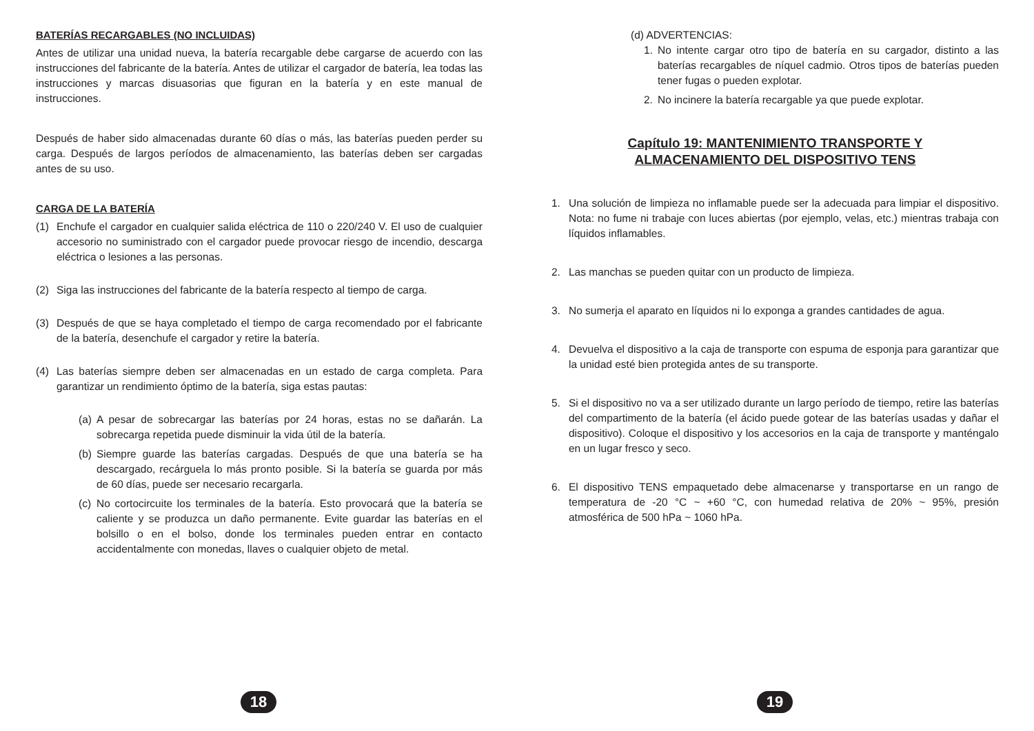BATERÍAS RECARGABLES (NO INCLUIDAS)
Antes de utilizar una unidad nueva, la batería recargable debe cargarse de acuerdo con las instrucciones del fabricante de la batería. Antes de utilizar el cargador de batería, lea todas las instrucciones y marcas disuasorias que figuran en la batería y en este manual de instrucciones.
Después de haber sido almacenadas durante 60 días o más, las baterías pueden perder su carga. Después de largos períodos de almacenamiento, las baterías deben ser cargadas antes de su uso.
CARGA DE LA BATERÍA
(1) Enchufe el cargador en cualquier salida eléctrica de 110 o 220/240 V. El uso de cualquier accesorio no suministrado con el cargador puede provocar riesgo de incendio, descarga eléctrica o lesiones a las personas.
(2) Siga las instrucciones del fabricante de la batería respecto al tiempo de carga.
(3) Después de que se haya completado el tiempo de carga recomendado por el fabricante de la batería, desenchufe el cargador y retire la batería.
(4) Las baterías siempre deben ser almacenadas en un estado de carga completa. Para garantizar un rendimiento óptimo de la batería, siga estas pautas:
(a) A pesar de sobrecargar las baterías por 24 horas, estas no se dañarán. La sobrecarga repetida puede disminuir la vida útil de la batería.
(b) Siempre guarde las baterías cargadas. Después de que una batería se ha descargado, recárguela lo más pronto posible. Si la batería se guarda por más de 60 días, puede ser necesario recargarla.
(c) No cortocircuite los terminales de la batería. Esto provocará que la batería se caliente y se produzca un daño permanente. Evite guardar las baterías en el bolsillo o en el bolso, donde los terminales pueden entrar en contacto accidentalmente con monedas, llaves o cualquier objeto de metal.
18
(d) ADVERTENCIAS:
1. No intente cargar otro tipo de batería en su cargador, distinto a las baterías recargables de níquel cadmio. Otros tipos de baterías pueden tener fugas o pueden explotar.
2. No incinere la batería recargable ya que puede explotar.
Capítulo 19: MANTENIMIENTO TRANSPORTE Y
ALMACENAMIENTO DEL DISPOSITIVO TENS
1. Una solución de limpieza no inflamable puede ser la adecuada para limpiar el dispositivo. Nota: no fume ni trabaje con luces abiertas (por ejemplo, velas, etc.) mientras trabaja con líquidos inflamables.
2. Las manchas se pueden quitar con un producto de limpieza.
3. No sumerja el aparato en líquidos ni lo exponga a grandes cantidades de agua.
4. Devuelva el dispositivo a la caja de transporte con espuma de esponja para garantizar que la unidad esté bien protegida antes de su transporte.
5. Si el dispositivo no va a ser utilizado durante un largo período de tiempo, retire las baterías del compartimento de la batería (el ácido puede gotear de las baterías usadas y dañar el dispositivo). Coloque el dispositivo y los accesorios en la caja de transporte y manténgalo en un lugar fresco y seco.
6. El dispositivo TENS empaquetado debe almacenarse y transportarse en un rango de temperatura de -20 °C ~ +60 °C, con humedad relativa de 20% ~ 95%, presión atmosférica de 500 hPa ~ 1060 hPa.
19